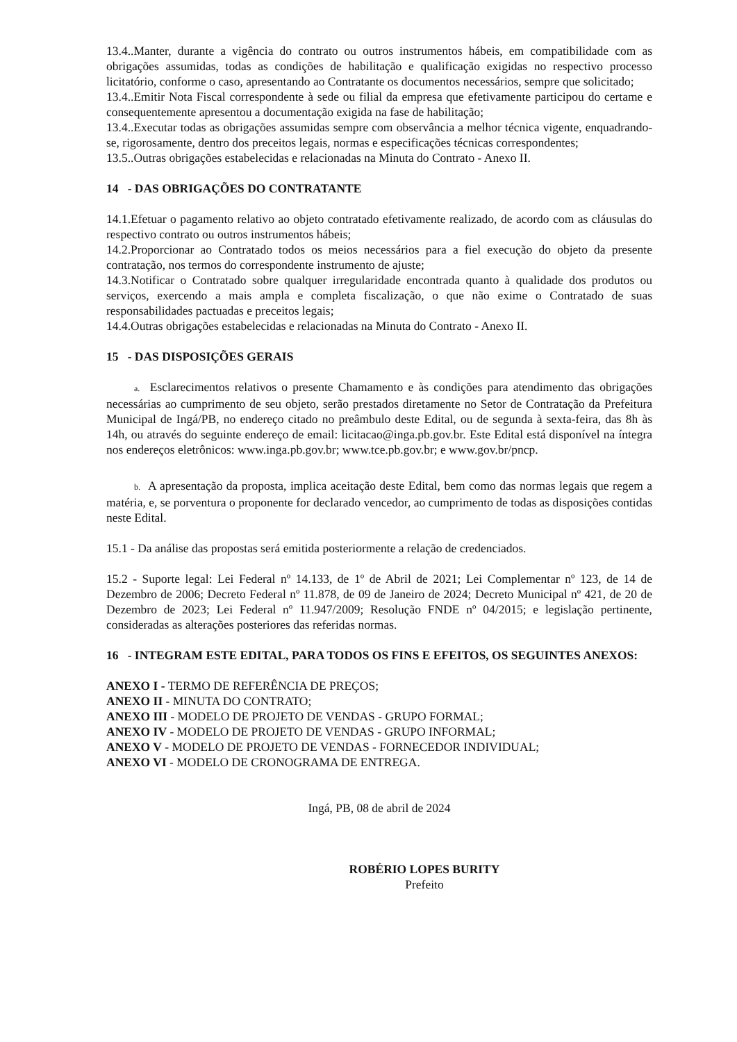13.4..Manter, durante a vigência do contrato ou outros instrumentos hábeis, em compatibilidade com as obrigações assumidas, todas as condições de habilitação e qualificação exigidas no respectivo processo licitatório, conforme o caso, apresentando ao Contratante os documentos necessários, sempre que solicitado;
13.4..Emitir Nota Fiscal correspondente à sede ou filial da empresa que efetivamente participou do certame e consequentemente apresentou a documentação exigida na fase de habilitação;
13.4..Executar todas as obrigações assumidas sempre com observância a melhor técnica vigente, enquadrando-se, rigorosamente, dentro dos preceitos legais, normas e especificações técnicas correspondentes;
13.5..Outras obrigações estabelecidas e relacionadas na Minuta do Contrato - Anexo II.
14 - DAS OBRIGAÇÕES DO CONTRATANTE
14.1.Efetuar o pagamento relativo ao objeto contratado efetivamente realizado, de acordo com as cláusulas do respectivo contrato ou outros instrumentos hábeis;
14.2.Proporcionar ao Contratado todos os meios necessários para a fiel execução do objeto da presente contratação, nos termos do correspondente instrumento de ajuste;
14.3.Notificar o Contratado sobre qualquer irregularidade encontrada quanto à qualidade dos produtos ou serviços, exercendo a mais ampla e completa fiscalização, o que não exime o Contratado de suas responsabilidades pactuadas e preceitos legais;
14.4.Outras obrigações estabelecidas e relacionadas na Minuta do Contrato - Anexo II.
15 - DAS DISPOSIÇÕES GERAIS
a. Esclarecimentos relativos o presente Chamamento e às condições para atendimento das obrigações necessárias ao cumprimento de seu objeto, serão prestados diretamente no Setor de Contratação da Prefeitura Municipal de Ingá/PB, no endereço citado no preâmbulo deste Edital, ou de segunda à sexta-feira, das 8h às 14h, ou através do seguinte endereço de email: licitacao@inga.pb.gov.br. Este Edital está disponível na íntegra nos endereços eletrônicos: www.inga.pb.gov.br; www.tce.pb.gov.br; e www.gov.br/pncp.
b. A apresentação da proposta, implica aceitação deste Edital, bem como das normas legais que regem a matéria, e, se porventura o proponente for declarado vencedor, ao cumprimento de todas as disposições contidas neste Edital.
15.1 - Da análise das propostas será emitida posteriormente a relação de credenciados.
15.2 - Suporte legal: Lei Federal nº 14.133, de 1º de Abril de 2021; Lei Complementar nº 123, de 14 de Dezembro de 2006; Decreto Federal nº 11.878, de 09 de Janeiro de 2024; Decreto Municipal nº 421, de 20 de Dezembro de 2023; Lei Federal nº 11.947/2009; Resolução FNDE nº 04/2015; e legislação pertinente, consideradas as alterações posteriores das referidas normas.
16 - INTEGRAM ESTE EDITAL, PARA TODOS OS FINS E EFEITOS, OS SEGUINTES ANEXOS:
ANEXO I - TERMO DE REFERÊNCIA DE PREÇOS;
ANEXO II - MINUTA DO CONTRATO;
ANEXO III - MODELO DE PROJETO DE VENDAS - GRUPO FORMAL;
ANEXO IV - MODELO DE PROJETO DE VENDAS - GRUPO INFORMAL;
ANEXO V - MODELO DE PROJETO DE VENDAS - FORNECEDOR INDIVIDUAL;
ANEXO VI - MODELO DE CRONOGRAMA DE ENTREGA.
Ingá, PB, 08 de abril de 2024
ROBÉRIO LOPES BURITY
Prefeito